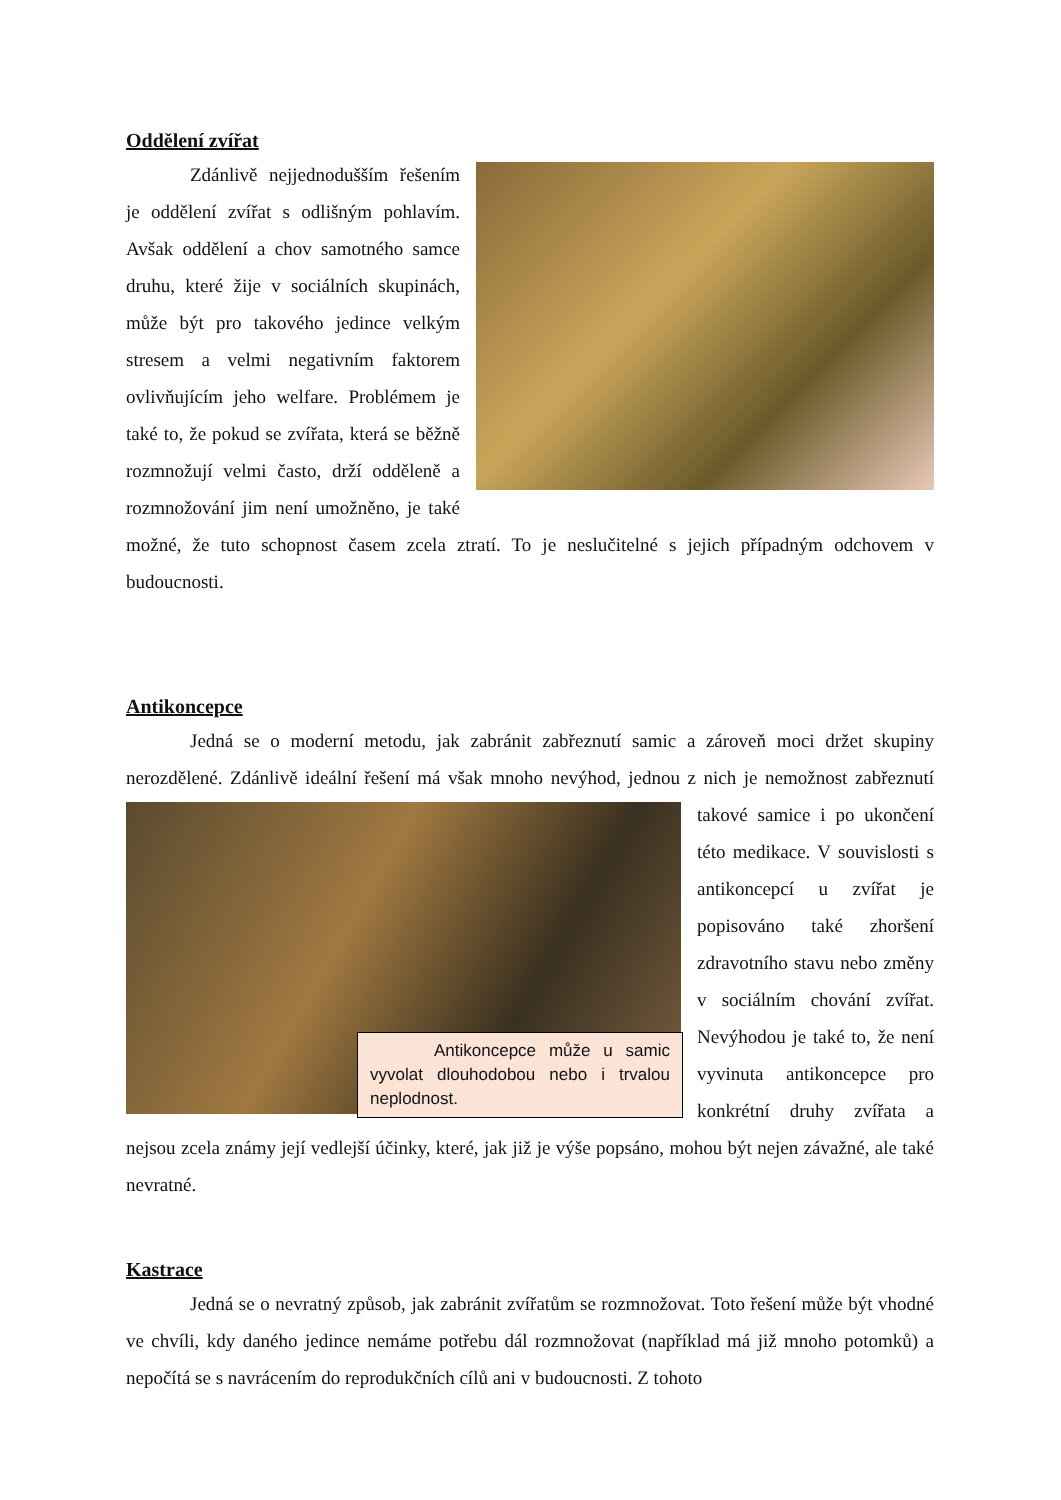Oddělení zvířat
Zdánlivě nejjednodušším řešením je oddělení zvířat s odlišným pohlavím. Avšak oddělení a chov samotného samce druhu, které žije v sociálních skupinách, může být pro takového jedince velkým stresem a velmi negativním faktorem ovlivňujícím jeho welfare. Problémem je také to, že pokud se zvířata, která se běžně rozmnožují velmi často, drží odděleně a rozmnožování jim není umožněno, je také možné, že tuto schopnost časem zcela ztratí. To je neslučitelné s jejich případným odchovem v budoucnosti.
Antikoncepce
Jedná se o moderní metodu, jak zabránit zabřeznutí samic a zároveň moci držet skupiny nerozdělené. Zdánlivě ideální řešení má však mnoho nevýhod, jednou z nich je nemožnost Antikoncepce může u samic vyvolat dlouhodobou nebo i trvalou neplodnost. zabřeznutí takové samice i po ukončení této medikace. V souvislosti s antikoncepcí u zvířat je popisováno také zhoršení zdravotního stavu nebo změny v sociálním chování zvířat. Nevýhodou je také to, že není vyvinuta antikoncepce pro konkrétní druhy zvířata a nejsou zcela známy její vedlejší účinky, které, jak již je výše popsáno, mohou být nejen závažné, ale také nevratné.
Kastrace
Jedná se o nevratný způsob, jak zabránit zvířatům se rozmnožovat. Toto řešení může být vhodné ve chvíli, kdy daného jedince nemáme potřebu dál rozmnožovat (například má již mnoho potomků) a nepočítá se s navrácením do reprodukčních cílů ani v budoucnosti. Z tohoto